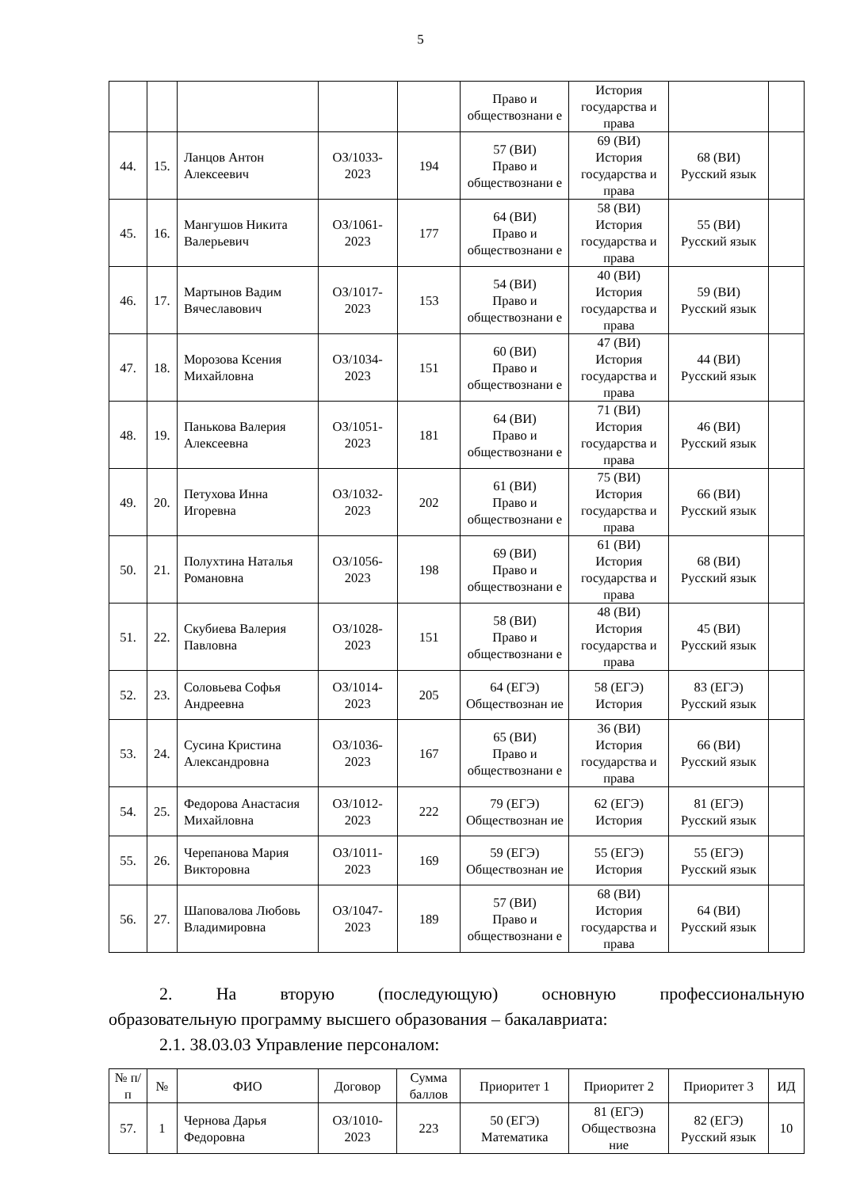5
| | | | | | Право и обществознани е | История государства и права | | |
| 44. | 15. | Ланцов Антон Алексеевич | ОЗ/1033-2023 | 194 | 57 (ВИ) Право и обществознани е | 69 (ВИ) История государства и права | 68 (ВИ) Русский язык | |
| 45. | 16. | Мангушов Никита Валерьевич | ОЗ/1061-2023 | 177 | 64 (ВИ) Право и обществознани е | 58 (ВИ) История государства и права | 55 (ВИ) Русский язык | |
| 46. | 17. | Мартынов Вадим Вячеславович | ОЗ/1017-2023 | 153 | 54 (ВИ) Право и обществознани е | 40 (ВИ) История государства и права | 59 (ВИ) Русский язык | |
| 47. | 18. | Морозова Ксения Михайловна | ОЗ/1034-2023 | 151 | 60 (ВИ) Право и обществознани е | 47 (ВИ) История государства и права | 44 (ВИ) Русский язык | |
| 48. | 19. | Панькова Валерия Алексеевна | ОЗ/1051-2023 | 181 | 64 (ВИ) Право и обществознани е | 71 (ВИ) История государства и права | 46 (ВИ) Русский язык | |
| 49. | 20. | Петухова Инна Игоревна | ОЗ/1032-2023 | 202 | 61 (ВИ) Право и обществознани е | 75 (ВИ) История государства и права | 66 (ВИ) Русский язык | |
| 50. | 21. | Полухтина Наталья Романовна | ОЗ/1056-2023 | 198 | 69 (ВИ) Право и обществознани е | 61 (ВИ) История государства и права | 68 (ВИ) Русский язык | |
| 51. | 22. | Скубиева Валерия Павловна | ОЗ/1028-2023 | 151 | 58 (ВИ) Право и обществознани е | 48 (ВИ) История государства и права | 45 (ВИ) Русский язык | |
| 52. | 23. | Соловьева Софья Андреевна | ОЗ/1014-2023 | 205 | 64 (ЕГЭ) Обществознан ие | 58 (ЕГЭ) История | 83 (ЕГЭ) Русский язык | |
| 53. | 24. | Сусина Кристина Александровна | ОЗ/1036-2023 | 167 | 65 (ВИ) Право и обществознани е | 36 (ВИ) История государства и права | 66 (ВИ) Русский язык | |
| 54. | 25. | Федорова Анастасия Михайловна | ОЗ/1012-2023 | 222 | 79 (ЕГЭ) Обществознан ие | 62 (ЕГЭ) История | 81 (ЕГЭ) Русский язык | |
| 55. | 26. | Черепанова Мария Викторовна | ОЗ/1011-2023 | 169 | 59 (ЕГЭ) Обществознан ие | 55 (ЕГЭ) История | 55 (ЕГЭ) Русский язык | |
| 56. | 27. | Шаповалова Любовь Владимировна | ОЗ/1047-2023 | 189 | 57 (ВИ) Право и обществознани е | 68 (ВИ) История государства и права | 64 (ВИ) Русский язык | |
2. На вторую (последующую) основную профессиональную
образовательную программу высшего образования – бакалавриата:
2.1. 38.03.03 Управление персоналом:
| № п/п | № | ФИО | Договор | Сумма баллов | Приоритет 1 | Приоритет 2 | Приоритет 3 | ИД |
| --- | --- | --- | --- | --- | --- | --- | --- | --- |
| 57. | 1 | Чернова Дарья Федоровна | ОЗ/1010-2023 | 223 | 50 (ЕГЭ) Математика | 81 (ЕГЭ) Обществозна ние | 82 (ЕГЭ) Русский язык | 10 |